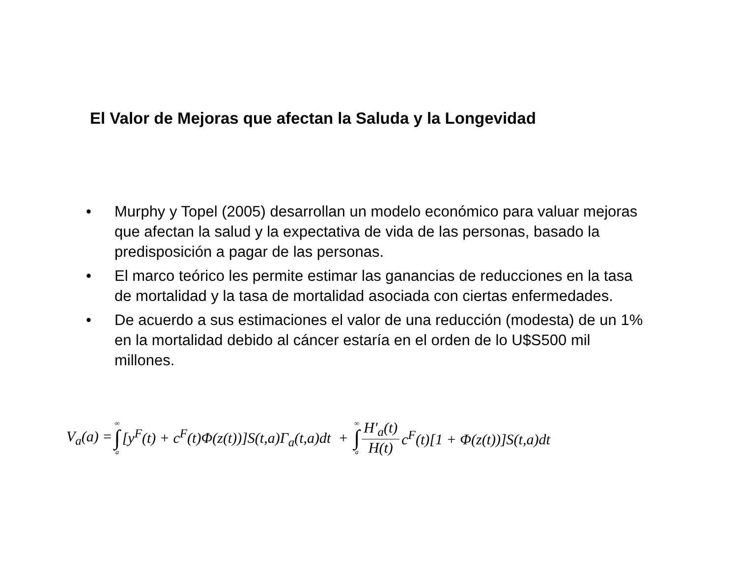El Valor de Mejoras que afectan la Saluda y la Longevidad
• Murphy y Topel (2005) desarrollan un modelo económico para valuar mejoras que afectan la salud y la expectativa de vida de las personas, basado la predisposición a pagar de las personas.
• El marco teórico les permite estimar las ganancias de reducciones en la tasa de mortalidad y la tasa de mortalidad asociada con ciertas enfermedades.
• De acuerdo a sus estimaciones el valor de una reducción (modesta) de un 1% en la mortalidad debido al cáncer estaría en el orden de lo U$S500 mil millones.
V<sub>a</sub>(a) = ∞ ∫ a [y<sup>F</sup>(t) + c<sup>F</sup>(t)Φ(z(t))]S(t,a)Γ<sub>a</sub>(t,a)dt + ∞ ∫ a H′<sub>a</sub>(t) H(t) c<sup>F</sup>(t)[1 + Φ(z(t))]S(t,a)dt